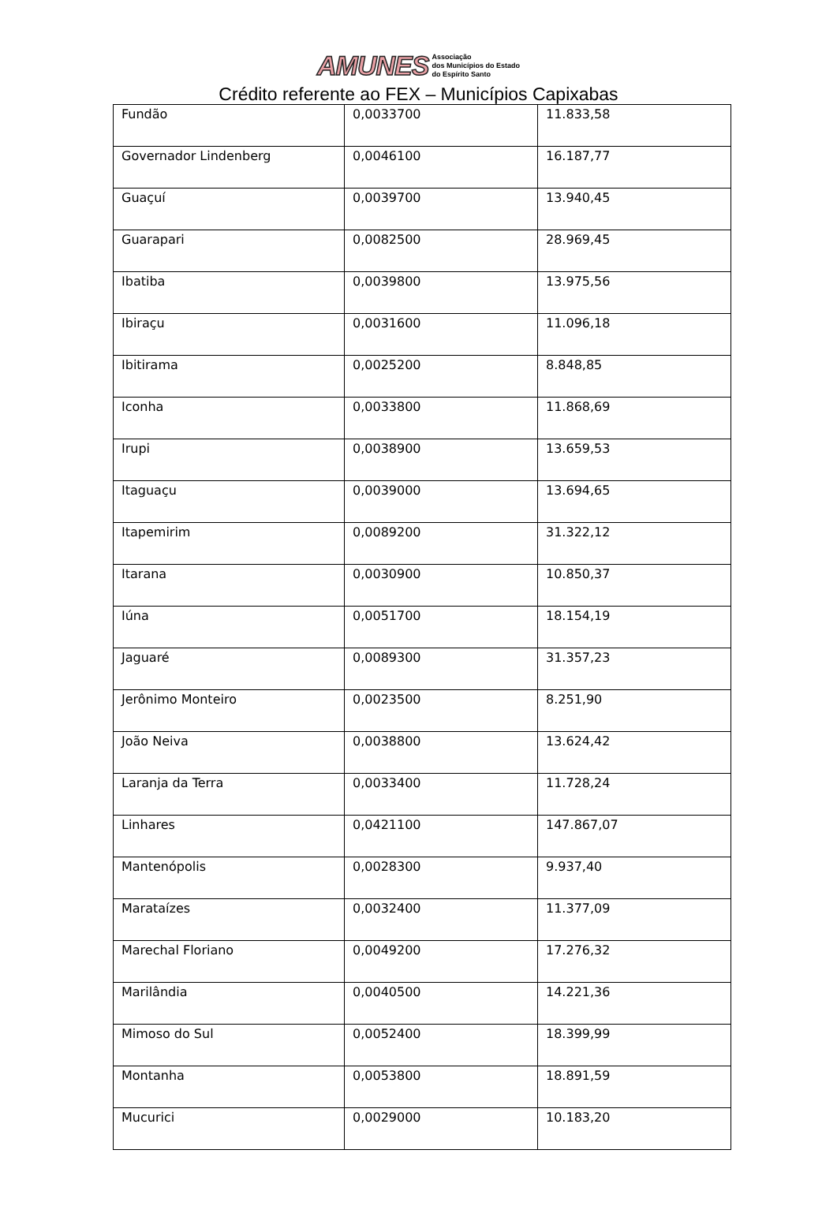AMUNES Associação
dos Municípios do Estado
do Espírito Santo
Crédito referente ao FEX – Municípios Capixabas
| Fundão | 0,0033700 | 11.833,58 |
| Governador Lindenberg | 0,0046100 | 16.187,77 |
| Guaçuí | 0,0039700 | 13.940,45 |
| Guarapari | 0,0082500 | 28.969,45 |
| Ibatiba | 0,0039800 | 13.975,56 |
| Ibiraçu | 0,0031600 | 11.096,18 |
| Ibitirama | 0,0025200 | 8.848,85 |
| Iconha | 0,0033800 | 11.868,69 |
| Irupi | 0,0038900 | 13.659,53 |
| Itaguaçu | 0,0039000 | 13.694,65 |
| Itapemirim | 0,0089200 | 31.322,12 |
| Itarana | 0,0030900 | 10.850,37 |
| Iúna | 0,0051700 | 18.154,19 |
| Jaguaré | 0,0089300 | 31.357,23 |
| Jerônimo Monteiro | 0,0023500 | 8.251,90 |
| João Neiva | 0,0038800 | 13.624,42 |
| Laranja da Terra | 0,0033400 | 11.728,24 |
| Linhares | 0,0421100 | 147.867,07 |
| Mantenópolis | 0,0028300 | 9.937,40 |
| Marataízes | 0,0032400 | 11.377,09 |
| Marechal Floriano | 0,0049200 | 17.276,32 |
| Marilândia | 0,0040500 | 14.221,36 |
| Mimoso do Sul | 0,0052400 | 18.399,99 |
| Montanha | 0,0053800 | 18.891,59 |
| Mucurici | 0,0029000 | 10.183,20 |